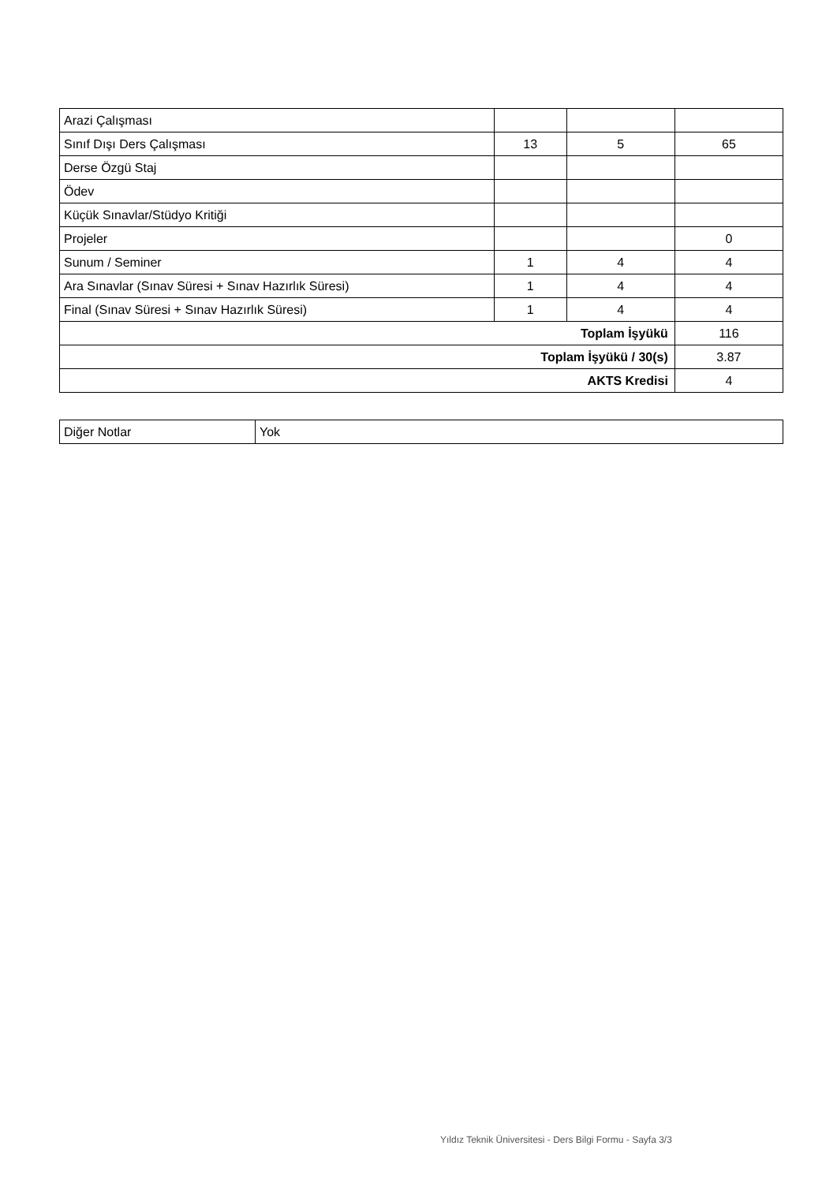| Arazi Çalışması | | | |
| Sınıf Dışı Ders Çalışması | 13 | 5 | 65 |
| Derse Özgü Staj | | | |
| Ödev | | | |
| Küçük Sınavlar/Stüdyo Kritiği | | | |
| Projeler | | | 0 |
| Sunum / Seminer | 1 | 4 | 4 |
| Ara Sınavlar (Sınav Süresi + Sınav Hazırlık Süresi) | 1 | 4 | 4 |
| Final (Sınav Süresi + Sınav Hazırlık Süresi) | 1 | 4 | 4 |
| Toplam İşyükü | | | 116 |
| Toplam İşyükü / 30(s) | | | 3.87 |
| AKTS Kredisi | | | 4 |
| Diğer Notlar | Yok |
Yıldız Teknik Üniversitesi - Ders Bilgi Formu - Sayfa 3/3